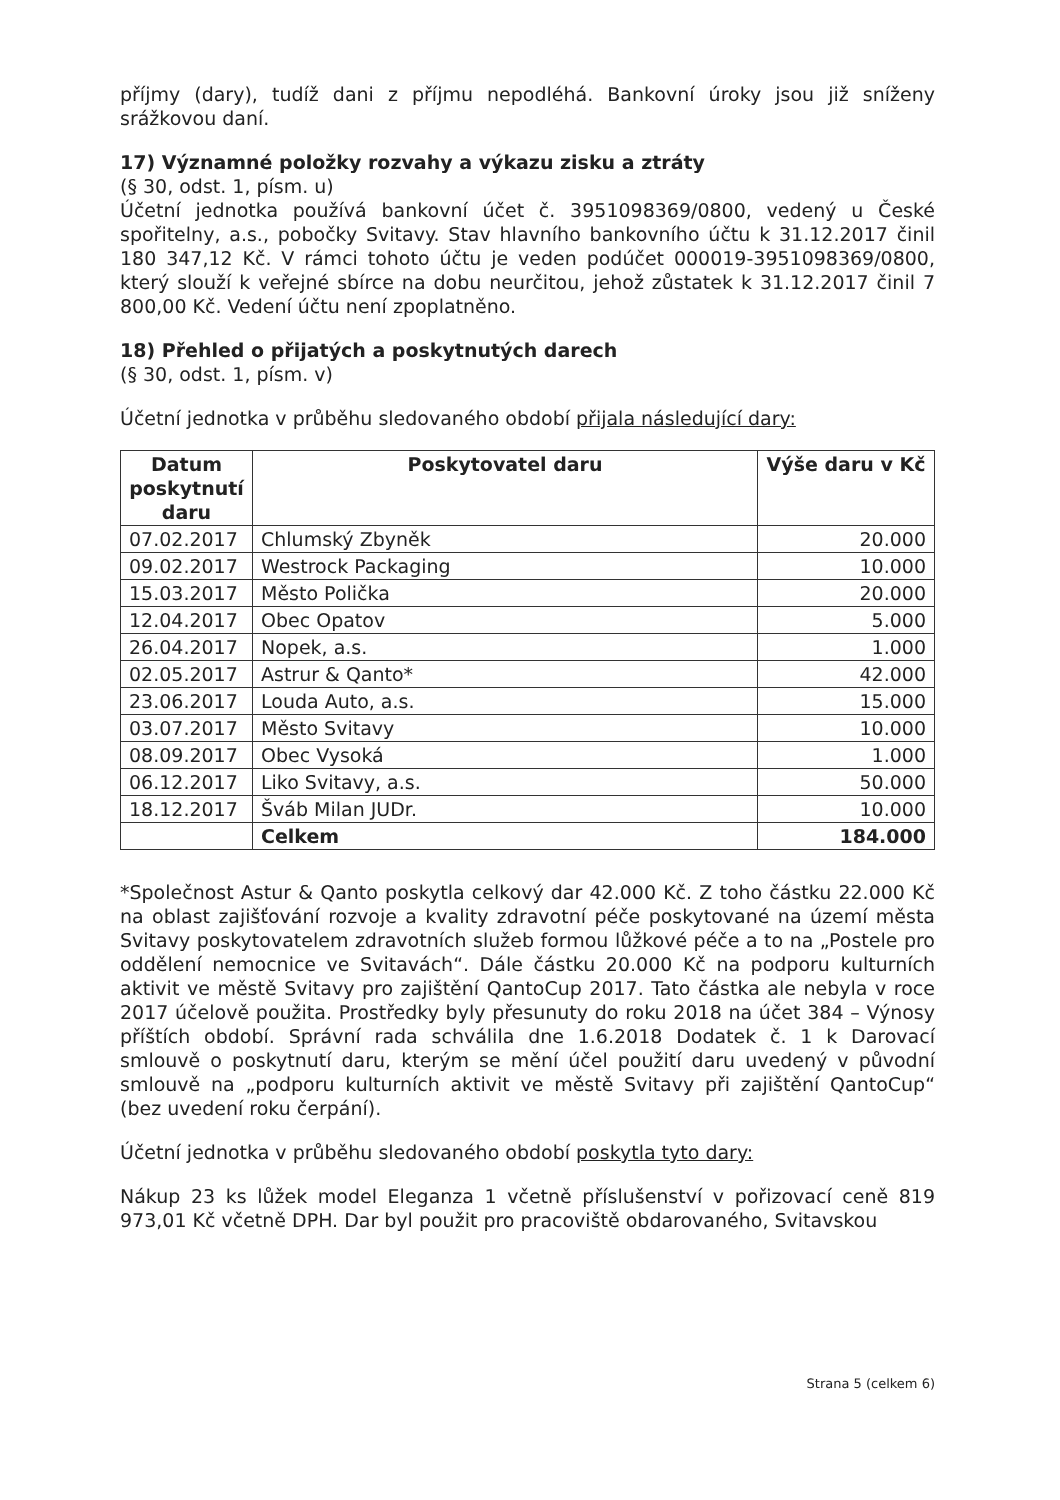příjmy (dary), tudíž dani z příjmu nepodléhá. Bankovní úroky jsou již sníženy srážkovou daní.
17) Významné položky rozvahy a výkazu zisku a ztráty
(§ 30, odst. 1, písm. u)
Účetní jednotka používá bankovní účet č. 3951098369/0800, vedený u České spořitelny, a.s., pobočky Svitavy. Stav hlavního bankovního účtu k 31.12.2017 činil 180 347,12 Kč. V rámci tohoto účtu je veden podúčet 000019-3951098369/0800, který slouží k veřejné sbírce na dobu neurčitou, jehož zůstatek k 31.12.2017 činil 7 800,00 Kč. Vedení účtu není zpoplatněno.
18) Přehled o přijatých a poskytnutých darech
(§ 30, odst. 1, písm. v)
Účetní jednotka v průběhu sledovaného období přijala následující dary:
| Datum poskytnutí daru | Poskytovatel daru | Výše daru v Kč |
| --- | --- | --- |
| 07.02.2017 | Chlumský Zbyněk | 20.000 |
| 09.02.2017 | Westrock Packaging | 10.000 |
| 15.03.2017 | Město Polička | 20.000 |
| 12.04.2017 | Obec Opatov | 5.000 |
| 26.04.2017 | Nopek, a.s. | 1.000 |
| 02.05.2017 | Astrur & Qanto* | 42.000 |
| 23.06.2017 | Louda Auto, a.s. | 15.000 |
| 03.07.2017 | Město Svitavy | 10.000 |
| 08.09.2017 | Obec Vysoká | 1.000 |
| 06.12.2017 | Liko Svitavy, a.s. | 50.000 |
| 18.12.2017 | Šváb Milan JUDr. | 10.000 |
| | Celkem | 184.000 |
*Společnost Astur & Qanto poskytla celkový dar 42.000 Kč. Z toho částku 22.000 Kč na oblast zajišťování rozvoje a kvality zdravotní péče poskytované na území města Svitavy poskytovatelem zdravotních služeb formou lůžkové péče a to na „Postele pro oddělení nemocnice ve Svitavách“. Dále částku 20.000 Kč na podporu kulturních aktivit ve městě Svitavy pro zajištění QantoCup 2017. Tato částka ale nebyla v roce 2017 účelově použita. Prostředky byly přesunuty do roku 2018 na účet 384 – Výnosy příštích období. Správní rada schválila dne 1.6.2018 Dodatek č. 1 k Darovací smlouvě o poskytnutí daru, kterým se mění účel použití daru uvedený v původní smlouvě na „podporu kulturních aktivit ve městě Svitavy při zajištění QantoCup“ (bez uvedení roku čerpání).
Účetní jednotka v průběhu sledovaného období poskytla tyto dary:
Nákup 23 ks lůžek model Eleganza 1 včetně příslušenství v pořizovací ceně 819 973,01 Kč včetně DPH. Dar byl použit pro pracoviště obdarovaného, Svitavskou
Strana 5 (celkem 6)